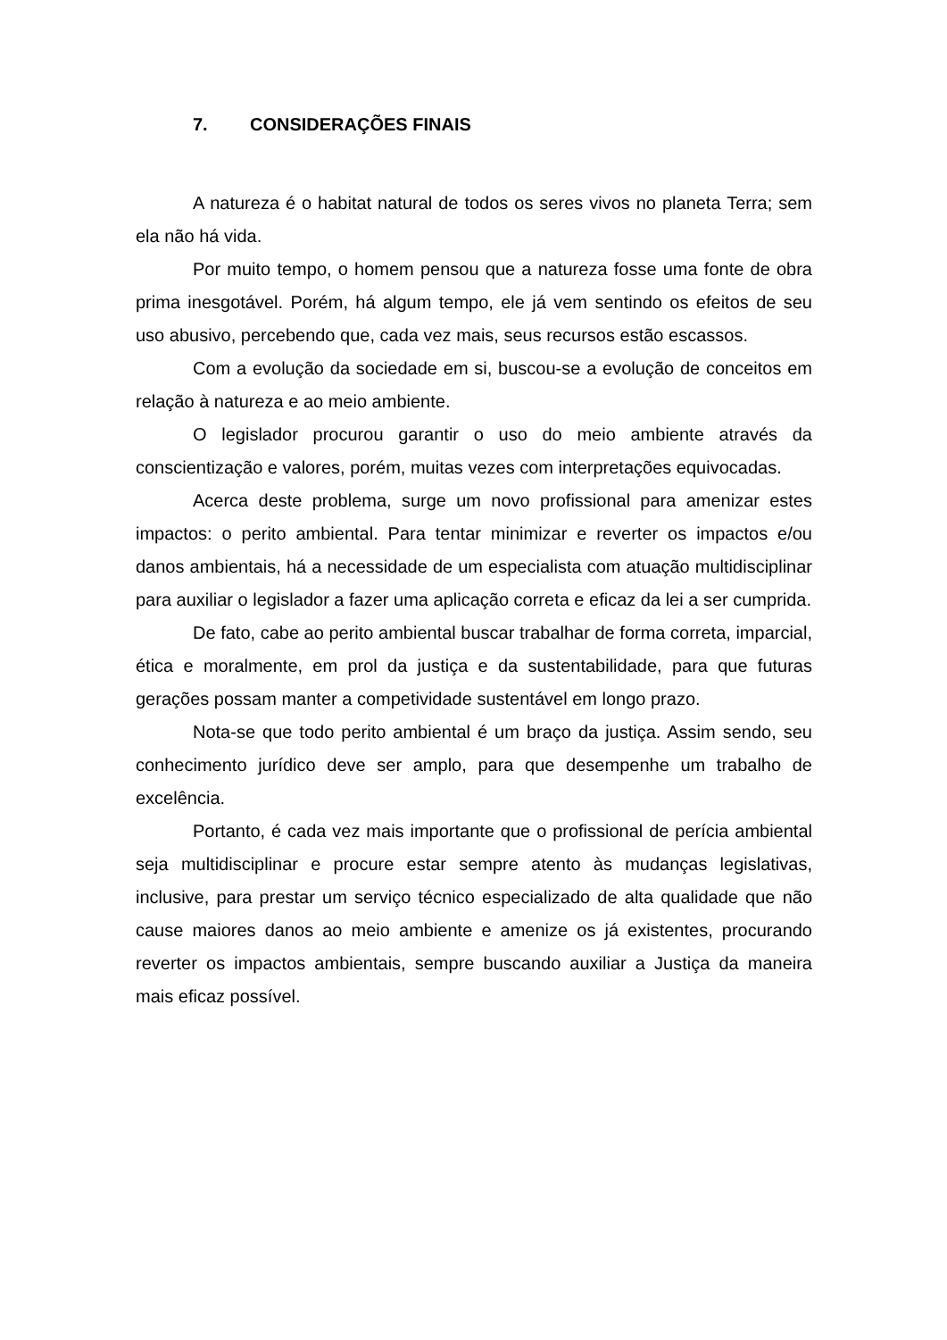7. CONSIDERAÇÕES FINAIS
A natureza é o habitat natural de todos os seres vivos no planeta Terra; sem ela não há vida.
Por muito tempo, o homem pensou que a natureza fosse uma fonte de obra prima inesgotável. Porém, há algum tempo, ele já vem sentindo os efeitos de seu uso abusivo, percebendo que, cada vez mais, seus recursos estão escassos.
Com a evolução da sociedade em si, buscou-se a evolução de conceitos em relação à natureza e ao meio ambiente.
O legislador procurou garantir o uso do meio ambiente através da conscientização e valores, porém, muitas vezes com interpretações equivocadas.
Acerca deste problema, surge um novo profissional para amenizar estes impactos: o perito ambiental. Para tentar minimizar e reverter os impactos e/ou danos ambientais, há a necessidade de um especialista com atuação multidisciplinar para auxiliar o legislador a fazer uma aplicação correta e eficaz da lei a ser cumprida.
De fato, cabe ao perito ambiental buscar trabalhar de forma correta, imparcial, ética e moralmente, em prol da justiça e da sustentabilidade, para que futuras gerações possam manter a competividade sustentável em longo prazo.
Nota-se que todo perito ambiental é um braço da justiça. Assim sendo, seu conhecimento jurídico deve ser amplo, para que desempenhe um trabalho de excelência.
Portanto, é cada vez mais importante que o profissional de perícia ambiental seja multidisciplinar e procure estar sempre atento às mudanças legislativas, inclusive, para prestar um serviço técnico especializado de alta qualidade que não cause maiores danos ao meio ambiente e amenize os já existentes, procurando reverter os impactos ambientais, sempre buscando auxiliar a Justiça da maneira mais eficaz possível.